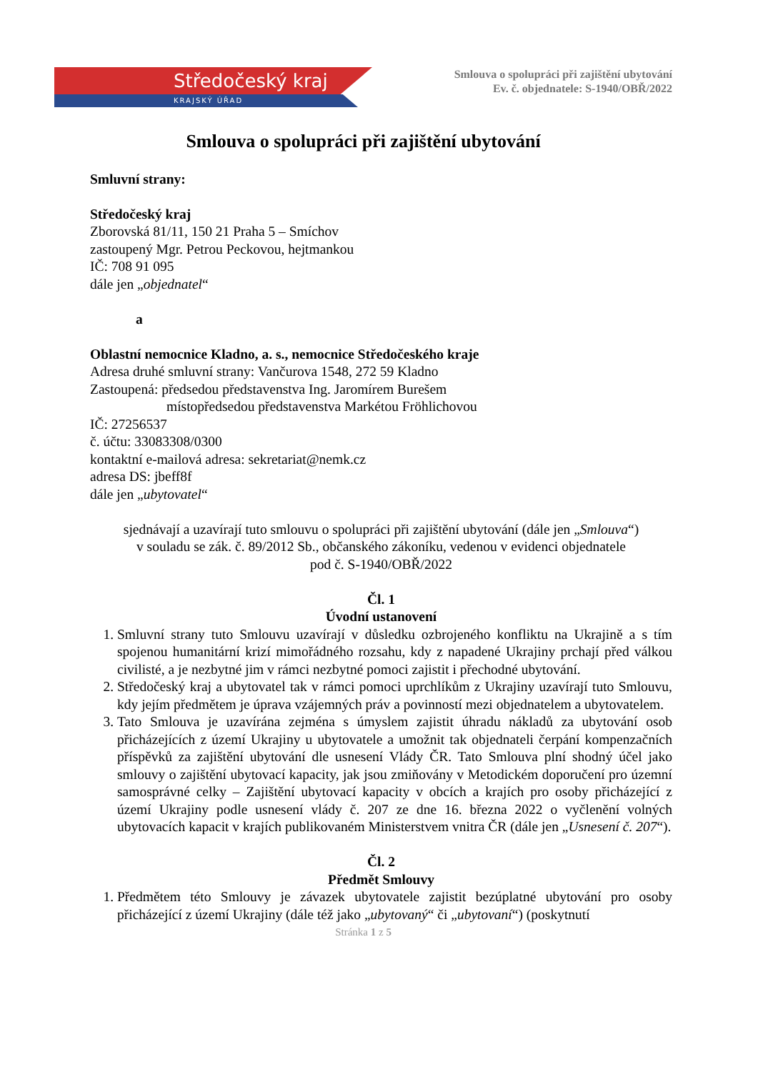Středočeský kraj
KRAJSKÝ ÚŘAD
Smlouva o spolupráci při zajištění ubytování
Ev. č. objednatele: S-1940/OBŘ/2022
Smlouva o spolupráci při zajištění ubytování
Smluvní strany:
Středočeský kraj
Zborovská 81/11, 150 21 Praha 5 – Smíchov
zastoupený Mgr. Petrou Peckovou, hejtmankou
IČ: 708 91 095
dále jen „objednatel“
a
Oblastní nemocnice Kladno, a. s., nemocnice Středočeského kraje
Adresa druhé smluvní strany: Vančurova 1548, 272 59 Kladno
Zastoupená: předsedou představenstva Ing. Jaromírem Burešem
místopředsedou představenstva Markétou Fröhlichovou
IČ: 27256537
č. účtu: 33083308/0300
kontaktní e-mailová adresa: sekretariat@nemk.cz
adresa DS: jbeff8f
dále jen „ubytovatel“
sjednávají a uzavírají tuto smlouvu o spolupráci při zajištění ubytování (dále jen „Smlouva“)
v souladu se zák. č. 89/2012 Sb., občanského zákoníku, vedenou v evidenci objednatele
pod č. S-1940/OBŘ/2022
Čl. 1
Úvodní ustanovení
1. Smluvní strany tuto Smlouvu uzavírají v důsledku ozbrojeného konfliktu na Ukrajině a s tím spojenou humanitární krizí mimořádného rozsahu, kdy z napadené Ukrajiny prchají před válkou civilisté, a je nezbytné jim v rámci nezbytné pomoci zajistit i přechodné ubytování.
2. Středočeský kraj a ubytovatel tak v rámci pomoci uprchlíkům z Ukrajiny uzavírají tuto Smlouvu, kdy jejím předmětem je úprava vzájemných práv a povinností mezi objednatelem a ubytovatelem.
3. Tato Smlouva je uzavírána zejména s úmyslem zajistit úhradu nákladů za ubytování osob přicházejících z území Ukrajiny u ubytovatele a umožnit tak objednateli čerpání kompenzačních příspěvků za zajištění ubytování dle usnesení Vlády ČR. Tato Smlouva plní shodný účel jako smlouvy o zajištění ubytovací kapacity, jak jsou zmiňovány v Metodickém doporučení pro územní samosprávné celky – Zajištění ubytovací kapacity v obcích a krajích pro osoby přicházející z území Ukrajiny podle usnesení vlády č. 207 ze dne 16. března 2022 o vyčlenění volných ubytovacích kapacit v krajích publikovaném Ministerstvem vnitra ČR (dále jen „Usnesení č. 207“).
Čl. 2
Předmět Smlouvy
1. Předmětem této Smlouvy je závazek ubytovatele zajistit bezúplatné ubytování pro osoby přicházející z území Ukrajiny (dále též jako „ubytovaný“ či „ubytovaní“) (poskytnutí
Stránka 1 z 5